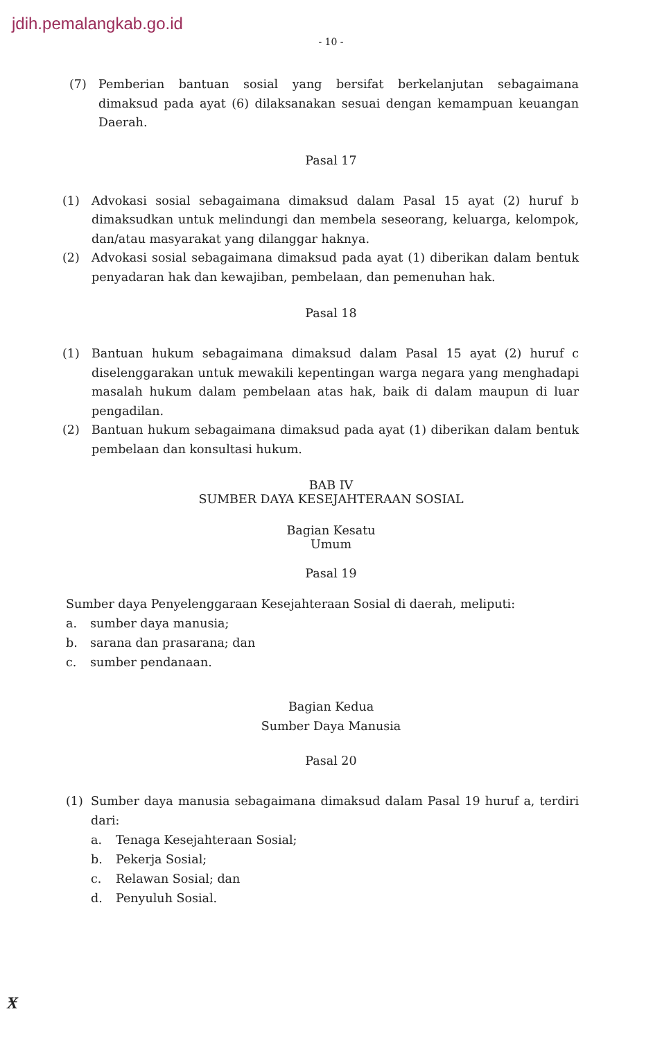jdih.pemalangkab.go.id
- 10 -
(7) Pemberian bantuan sosial yang bersifat berkelanjutan sebagaimana dimaksud pada ayat (6) dilaksanakan sesuai dengan kemampuan keuangan Daerah.
Pasal 17
(1) Advokasi sosial sebagaimana dimaksud dalam Pasal 15 ayat (2) huruf b dimaksudkan untuk melindungi dan membela seseorang, keluarga, kelompok, dan/atau masyarakat yang dilanggar haknya.
(2) Advokasi sosial sebagaimana dimaksud pada ayat (1) diberikan dalam bentuk penyadaran hak dan kewajiban, pembelaan, dan pemenuhan hak.
Pasal 18
(1) Bantuan hukum sebagaimana dimaksud dalam Pasal 15 ayat (2) huruf c diselenggarakan untuk mewakili kepentingan warga negara yang menghadapi masalah hukum dalam pembelaan atas hak, baik di dalam maupun di luar pengadilan.
(2) Bantuan hukum sebagaimana dimaksud pada ayat (1) diberikan dalam bentuk pembelaan dan konsultasi hukum.
BAB IV
SUMBER DAYA KESEJAHTERAAN SOSIAL
Bagian Kesatu
Umum
Pasal 19
Sumber daya Penyelenggaraan Kesejahteraan Sosial di daerah, meliputi:
a. sumber daya manusia;
b. sarana dan prasarana; dan
c. sumber pendanaan.
Bagian Kedua
Sumber Daya Manusia
Pasal 20
(1) Sumber daya manusia sebagaimana dimaksud dalam Pasal 19 huruf a, terdiri dari:
a. Tenaga Kesejahteraan Sosial;
b. Pekerja Sosial;
c. Relawan Sosial; dan
d. Penyuluh Sosial.
Ӿ